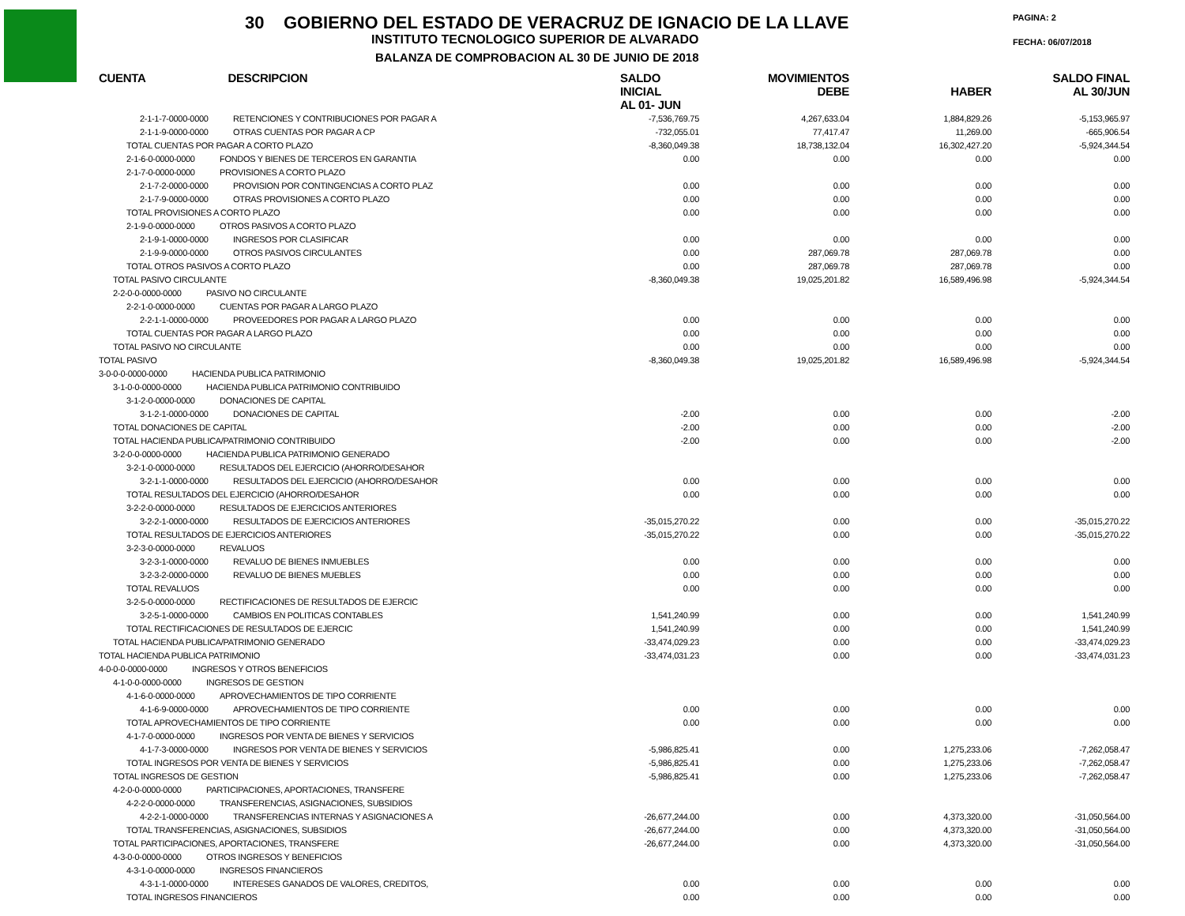30 GOBIERNO DEL ESTADO DE VERACRUZ DE IGNACIO DE LA LLAVE
INSTITUTO TECNOLOGICO SUPERIOR DE ALVARADO
BALANZA DE COMPROBACION AL 30 DE JUNIO DE 2018
PAGINA: 2
FECHA: 06/07/2018
| CUENTA DESCRIPCION | SALDO INICIAL AL 01- JUN | MOVIMIENTOS DEBE | HABER | SALDO FINAL AL 30/JUN |
| --- | --- | --- | --- | --- |
| 2-1-1-7-0000-0000 RETENCIONES Y CONTRIBUCIONES POR PAGAR A | -7,536,769.75 | 4,267,633.04 | 1,884,829.26 | -5,153,965.97 |
| 2-1-1-9-0000-0000 OTRAS CUENTAS POR PAGAR A CP | -732,055.01 | 77,417.47 | 11,269.00 | -665,906.54 |
| TOTAL CUENTAS POR PAGAR A CORTO PLAZO | -8,360,049.38 | 18,738,132.04 | 16,302,427.20 | -5,924,344.54 |
| 2-1-6-0-0000-0000 FONDOS Y BIENES DE TERCEROS EN GARANTIA | 0.00 | 0.00 | 0.00 | 0.00 |
| 2-1-7-0-0000-0000 PROVISIONES A CORTO PLAZO | | | | |
| 2-1-7-2-0000-0000 PROVISION POR CONTINGENCIAS A CORTO PLAZ | 0.00 | 0.00 | 0.00 | 0.00 |
| 2-1-7-9-0000-0000 OTRAS PROVISIONES A CORTO PLAZO | 0.00 | 0.00 | 0.00 | 0.00 |
| TOTAL PROVISIONES A CORTO PLAZO | 0.00 | 0.00 | 0.00 | 0.00 |
| 2-1-9-0-0000-0000 OTROS PASIVOS A CORTO PLAZO | | | | |
| 2-1-9-1-0000-0000 INGRESOS POR CLASIFICAR | 0.00 | 0.00 | 0.00 | 0.00 |
| 2-1-9-9-0000-0000 OTROS PASIVOS CIRCULANTES | 0.00 | 287,069.78 | 287,069.78 | 0.00 |
| TOTAL OTROS PASIVOS A CORTO PLAZO | 0.00 | 287,069.78 | 287,069.78 | 0.00 |
| TOTAL PASIVO CIRCULANTE | -8,360,049.38 | 19,025,201.82 | 16,589,496.98 | -5,924,344.54 |
| 2-2-0-0-0000-0000 PASIVO NO CIRCULANTE | | | | |
| 2-2-1-0-0000-0000 CUENTAS POR PAGAR A LARGO PLAZO | | | | |
| 2-2-1-1-0000-0000 PROVEEDORES POR PAGAR A LARGO PLAZO | 0.00 | 0.00 | 0.00 | 0.00 |
| TOTAL CUENTAS POR PAGAR A LARGO PLAZO | 0.00 | 0.00 | 0.00 | 0.00 |
| TOTAL PASIVO NO CIRCULANTE | 0.00 | 0.00 | 0.00 | 0.00 |
| TOTAL PASIVO | -8,360,049.38 | 19,025,201.82 | 16,589,496.98 | -5,924,344.54 |
| 3-0-0-0-0000-0000 HACIENDA PUBLICA PATRIMONIO | | | | |
| 3-1-0-0-0000-0000 HACIENDA PUBLICA PATRIMONIO CONTRIBUIDO | | | | |
| 3-1-2-0-0000-0000 DONACIONES DE CAPITAL | | | | |
| 3-1-2-1-0000-0000 DONACIONES DE CAPITAL | -2.00 | 0.00 | 0.00 | -2.00 |
| TOTAL DONACIONES DE CAPITAL | -2.00 | 0.00 | 0.00 | -2.00 |
| TOTAL HACIENDA PUBLICA/PATRIMONIO CONTRIBUIDO | -2.00 | 0.00 | 0.00 | -2.00 |
| 3-2-0-0-0000-0000 HACIENDA PUBLICA PATRIMONIO GENERADO | | | | |
| 3-2-1-0-0000-0000 RESULTADOS DEL EJERCICIO (AHORRO/DESAHOR | | | | |
| 3-2-1-1-0000-0000 RESULTADOS DEL EJERCICIO (AHORRO/DESAHOR | 0.00 | 0.00 | 0.00 | 0.00 |
| TOTAL RESULTADOS DEL EJERCICIO (AHORRO/DESAHOR | 0.00 | 0.00 | 0.00 | 0.00 |
| 3-2-2-0-0000-0000 RESULTADOS DE EJERCICIOS ANTERIORES | | | | |
| 3-2-2-1-0000-0000 RESULTADOS DE EJERCICIOS ANTERIORES | -35,015,270.22 | 0.00 | 0.00 | -35,015,270.22 |
| TOTAL RESULTADOS DE EJERCICIOS ANTERIORES | -35,015,270.22 | 0.00 | 0.00 | -35,015,270.22 |
| 3-2-3-0-0000-0000 REVALUOS | | | | |
| 3-2-3-1-0000-0000 REVALUO DE BIENES INMUEBLES | 0.00 | 0.00 | 0.00 | 0.00 |
| 3-2-3-2-0000-0000 REVALUO DE BIENES MUEBLES | 0.00 | 0.00 | 0.00 | 0.00 |
| TOTAL REVALUOS | 0.00 | 0.00 | 0.00 | 0.00 |
| 3-2-5-0-0000-0000 RECTIFICACIONES DE RESULTADOS DE EJERCIC | | | | |
| 3-2-5-1-0000-0000 CAMBIOS EN POLITICAS CONTABLES | 1,541,240.99 | 0.00 | 0.00 | 1,541,240.99 |
| TOTAL RECTIFICACIONES DE RESULTADOS DE EJERCIC | 1,541,240.99 | 0.00 | 0.00 | 1,541,240.99 |
| TOTAL HACIENDA PUBLICA/PATRIMONIO GENERADO | -33,474,029.23 | 0.00 | 0.00 | -33,474,029.23 |
| TOTAL HACIENDA PUBLICA PATRIMONIO | -33,474,031.23 | 0.00 | 0.00 | -33,474,031.23 |
| 4-0-0-0-0000-0000 INGRESOS Y OTROS BENEFICIOS | | | | |
| 4-1-0-0-0000-0000 INGRESOS DE GESTION | | | | |
| 4-1-6-0-0000-0000 APROVECHAMIENTOS DE TIPO CORRIENTE | | | | |
| 4-1-6-9-0000-0000 APROVECHAMIENTOS DE TIPO CORRIENTE | 0.00 | 0.00 | 0.00 | 0.00 |
| TOTAL APROVECHAMIENTOS DE TIPO CORRIENTE | 0.00 | 0.00 | 0.00 | 0.00 |
| 4-1-7-0-0000-0000 INGRESOS POR VENTA DE BIENES Y SERVICIOS | | | | |
| 4-1-7-3-0000-0000 INGRESOS POR VENTA DE BIENES Y SERVICIOS | -5,986,825.41 | 0.00 | 1,275,233.06 | -7,262,058.47 |
| TOTAL INGRESOS POR VENTA DE BIENES Y SERVICIOS | -5,986,825.41 | 0.00 | 1,275,233.06 | -7,262,058.47 |
| TOTAL INGRESOS DE GESTION | -5,986,825.41 | 0.00 | 1,275,233.06 | -7,262,058.47 |
| 4-2-0-0-0000-0000 PARTICIPACIONES, APORTACIONES, TRANSFERE | | | | |
| 4-2-2-0-0000-0000 TRANSFERENCIAS, ASIGNACIONES, SUBSIDIOS | | | | |
| 4-2-2-1-0000-0000 TRANSFERENCIAS INTERNAS Y ASIGNACIONES A | -26,677,244.00 | 0.00 | 4,373,320.00 | -31,050,564.00 |
| TOTAL TRANSFERENCIAS, ASIGNACIONES, SUBSIDIOS | -26,677,244.00 | 0.00 | 4,373,320.00 | -31,050,564.00 |
| TOTAL PARTICIPACIONES, APORTACIONES, TRANSFERE | -26,677,244.00 | 0.00 | 4,373,320.00 | -31,050,564.00 |
| 4-3-0-0-0000-0000 OTROS INGRESOS Y BENEFICIOS | | | | |
| 4-3-1-0-0000-0000 INGRESOS FINANCIEROS | | | | |
| 4-3-1-1-0000-0000 INTERESES GANADOS DE VALORES, CREDITOS, | 0.00 | 0.00 | 0.00 | 0.00 |
| TOTAL INGRESOS FINANCIEROS | 0.00 | 0.00 | 0.00 | 0.00 |